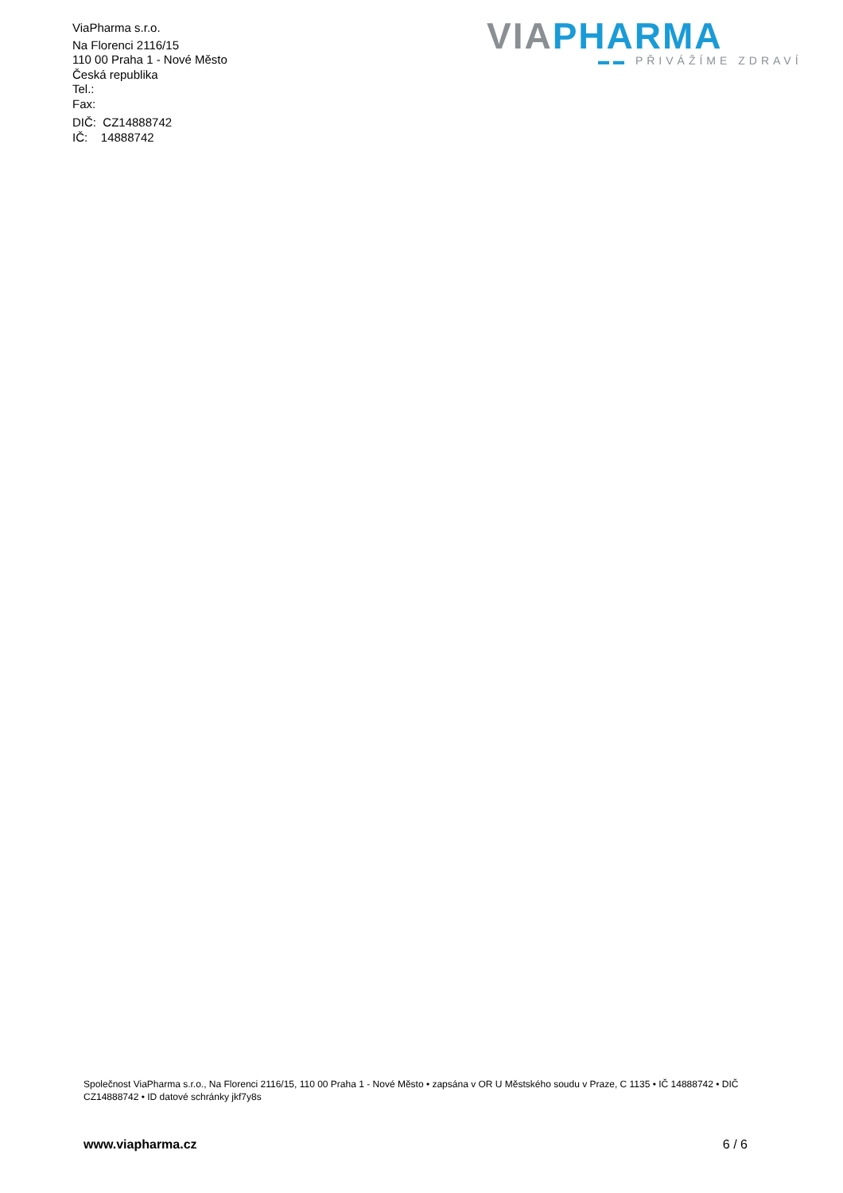ViaPharma s.r.o.
Na Florenci 2116/15
110 00 Praha 1 - Nové Město
Česká republika
Tel.:
Fax:
DIČ: CZ14888742
IČ: 14888742
VIA PHARMA
▬▬ PŘIVÁŽÍME ZDRAVÍ
Společnost ViaPharma s.r.o., Na Florenci 2116/15, 110 00 Praha 1 - Nové Město • zapsána v OR U Městského soudu v Praze, C 1135 • IČ 14888742 • DIČ CZ14888742 • ID datové schránky jkf7y8s
www.viapharma.cz 6 / 6